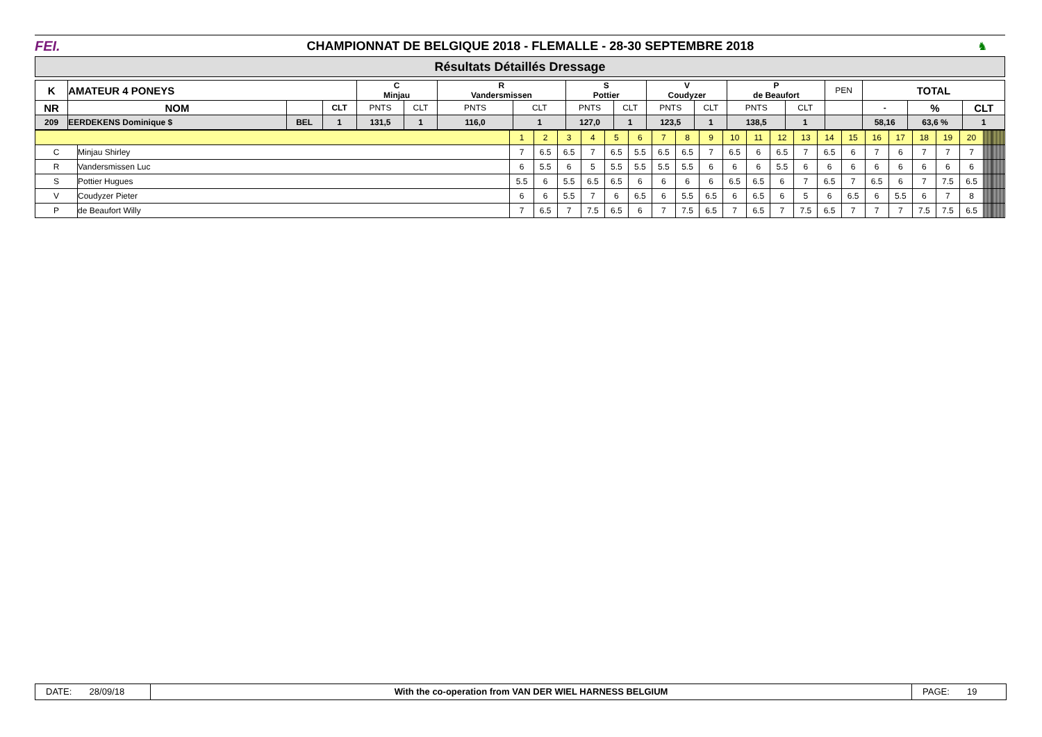FEI.
CHAMPIONNAT DE BELGIQUE 2018 - FLEMALLE - 28-30 SEPTEMBRE 2018
♞
Résultats Détaillés Dressage
| K | AMATEUR 4 PONEYS | | | C Minjau | | R Vandersmissen | | S Pottier | | V Coudyzer | | P de Beaufort | | PEN | TOTAL | | |
| --- | --- | --- | --- | --- | --- | --- | --- | --- | --- | --- | --- | --- | --- | --- | --- | --- | --- |
| NR | NOM | | CLT | PNTS | CLT | PNTS | CLT | PNTS | CLT | PNTS | CLT | PNTS | CLT | | - | % | CLT |
| 209 | EERDEKENS Dominique $ | BEL | 1 | 131,5 | 1 | 116,0 | 1 | 127,0 | 1 | 123,5 | 1 | 138,5 | 1 | | 58,16 | 63,6 % | 1 |
| | | 1 | 2 | 3 | 4 | 5 | 6 | 7 | 8 | 9 | 10 | 11 | 12 | 13 | 14 | 15 | 16 | 17 | 18 | 19 | 20 | | | | | | | | | | | | | | | | |
| C | Minjau Shirley | 7 | 6.5 | 6.5 | 7 | 6.5 | 5.5 | 6.5 | 6.5 | 7 | 6.5 | 6 | 6.5 | 7 | 6.5 | 6 | 7 | 6 | 7 | 7 | 7 | | | | | | | | | | | | | | | | |
| R | Vandersmissen Luc | 6 | 5.5 | 6 | 5 | 5.5 | 5.5 | 5.5 | 5.5 | 6 | 6 | 6 | 5.5 | 6 | 6 | 6 | 6 | 6 | 6 | 6 | 6 | | | | | | | | | | | | | | | | |
| S | Pottier Hugues | 5.5 | 6 | 5.5 | 6.5 | 6.5 | 6 | 6 | 6 | 6 | 6.5 | 6.5 | 6 | 7 | 6.5 | 7 | 6.5 | 6 | 7 | 7.5 | 6.5 | | | | | | | | | | | | | | | | |
| V | Coudyzer Pieter | 6 | 6 | 5.5 | 7 | 6 | 6.5 | 6 | 5.5 | 6.5 | 6 | 6.5 | 6 | 5 | 6 | 6.5 | 6 | 5.5 | 6 | 7 | 8 | | | | | | | | | | | | | | | | |
| P | de Beaufort Willy | 7 | 6.5 | 7 | 7.5 | 6.5 | 6 | 7 | 7.5 | 6.5 | 7 | 6.5 | 7 | 7.5 | 6.5 | 7 | 7 | 7 | 7.5 | 7.5 | 6.5 | | | | | | | | | | | | | | | | |
DATE: 28/09/18
With the co-operation from VAN DER WIEL HARNESS BELGIUM
PAGE: 19